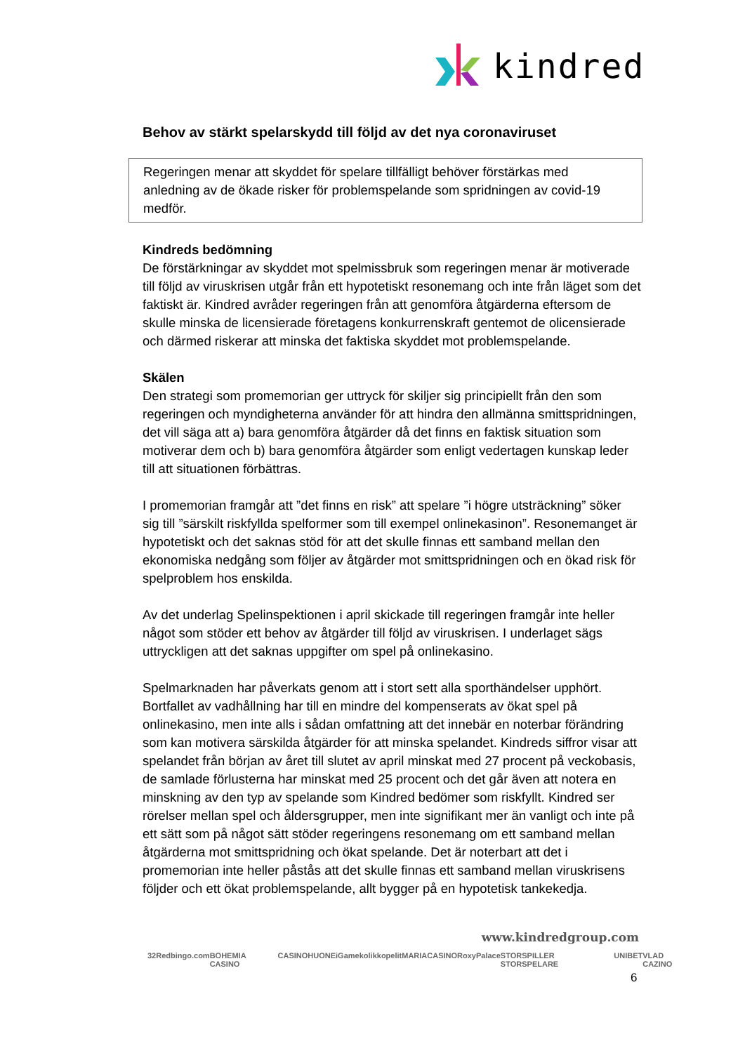kindred
Behov av stärkt spelarskydd till följd av det nya coronaviruset
Regeringen menar att skyddet för spelare tillfälligt behöver förstärkas med anledning av de ökade risker för problemspelande som spridningen av covid-19 medför.
Kindreds bedömning
De förstärkningar av skyddet mot spelmissbruk som regeringen menar är motiverade till följd av viruskrisen utgår från ett hypotetiskt resonemang och inte från läget som det faktiskt är. Kindred avråder regeringen från att genomföra åtgärderna eftersom de skulle minska de licensierade företagens konkurrenskraft gentemot de olicensierade och därmed riskerar att minska det faktiska skyddet mot problemspelande.
Skälen
Den strategi som promemorian ger uttryck för skiljer sig principiellt från den som regeringen och myndigheterna använder för att hindra den allmänna smittspridningen, det vill säga att a) bara genomföra åtgärder då det finns en faktisk situation som motiverar dem och b) bara genomföra åtgärder som enligt vedertagen kunskap leder till att situationen förbättras.
I promemorian framgår att ”det finns en risk” att spelare ”i högre utsträckning” söker sig till ”särskilt riskfyllda spelformer som till exempel onlinekasinon”. Resonemanget är hypotetiskt och det saknas stöd för att det skulle finnas ett samband mellan den ekonomiska nedgång som följer av åtgärder mot smittspridningen och en ökad risk för spelproblem hos enskilda.
Av det underlag Spelinspektionen i april skickade till regeringen framgår inte heller något som stöder ett behov av åtgärder till följd av viruskrisen. I underlaget sägs uttryckligen att det saknas uppgifter om spel på onlinekasino.
Spelmarknaden har påverkats genom att i stort sett alla sporthändelser upphört. Bortfallet av vadhållning har till en mindre del kompenserats av ökat spel på onlinekasino, men inte alls i sådan omfattning att det innebär en noterbar förändring som kan motivera särskilda åtgärder för att minska spelandet. Kindreds siffror visar att spelandet från början av året till slutet av april minskat med 27 procent på veckobasis, de samlade förlusterna har minskat med 25 procent och det går även att notera en minskning av den typ av spelande som Kindred bedömer som riskfyllt. Kindred ser rörelser mellan spel och åldersgrupper, men inte signifikant mer än vanligt och inte på ett sätt som på något sätt stöder regeringens resonemang om ett samband mellan åtgärderna mot smittspridning och ökat spelande. Det är noterbart att det i promemorian inte heller påstås att det skulle finnas ett samband mellan viruskrisens följder och ett ökat problemspelande, allt bygger på en hypotetisk tankekedja.
www.kindredgroup.com
32Red bingo.com BOHEMIA CASINO CASINOHUONE iGame kolikkopelit MARIACASINO RoxyPalace STORSPILLER STORSPELARE UNIBET VLAD CAZINO
6